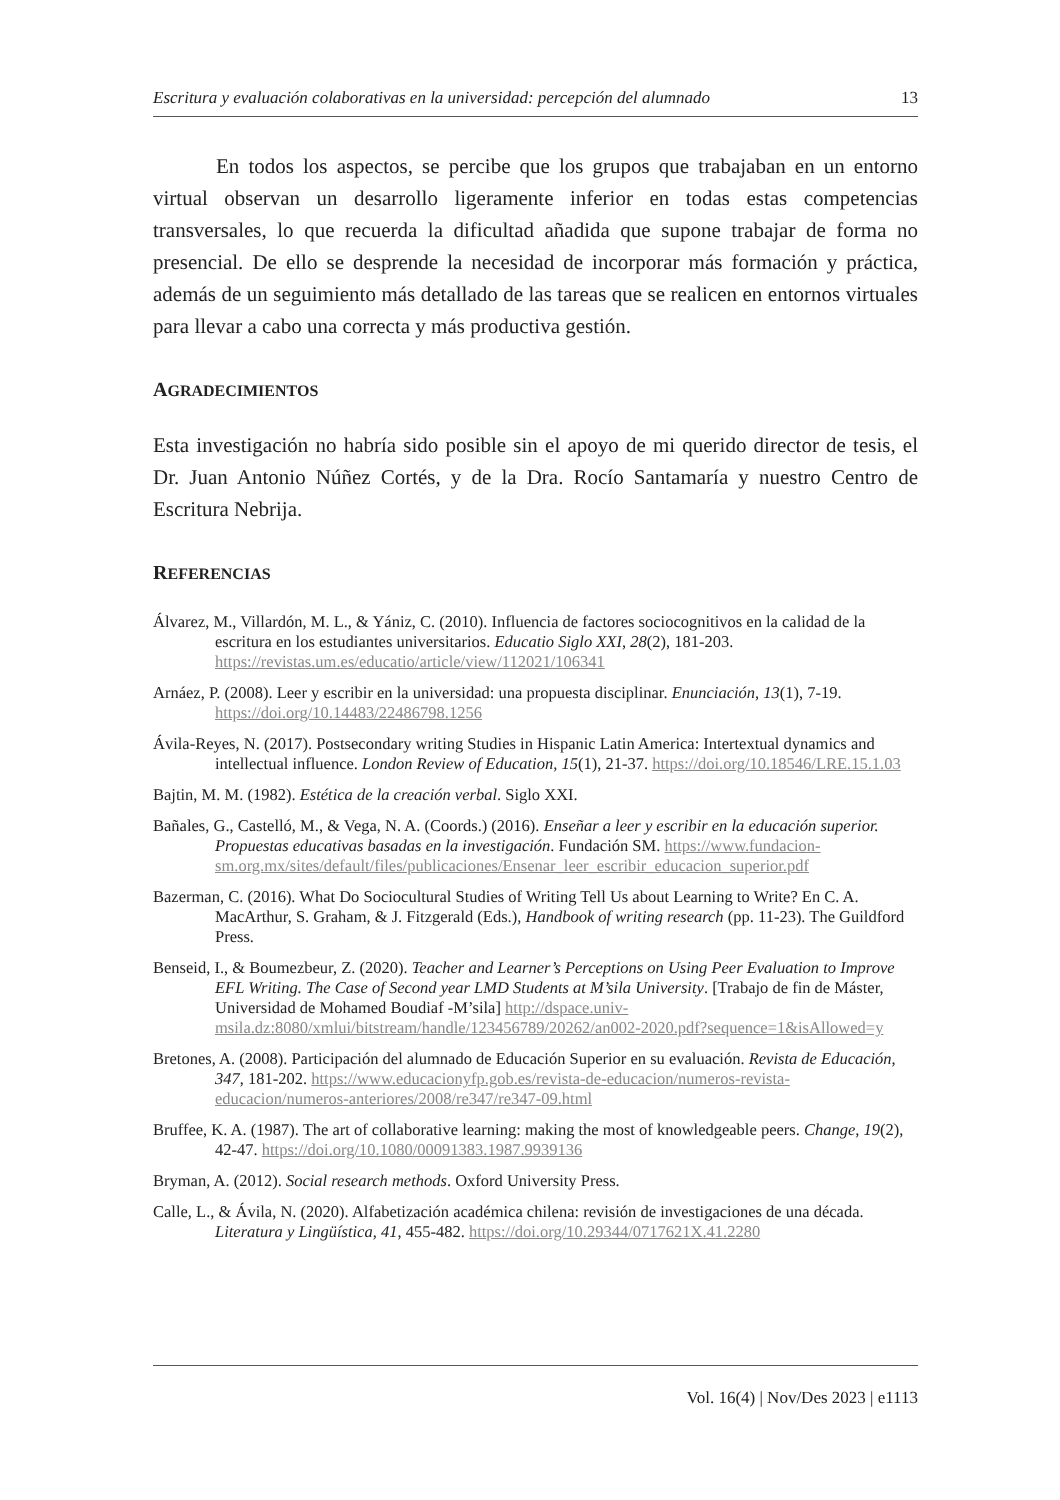Escritura y evaluación colaborativas en la universidad: percepción del alumnado 13
En todos los aspectos, se percibe que los grupos que trabajaban en un entorno virtual observan un desarrollo ligeramente inferior en todas estas competencias transversales, lo que recuerda la dificultad añadida que supone trabajar de forma no presencial. De ello se desprende la necesidad de incorporar más formación y práctica, además de un seguimiento más detallado de las tareas que se realicen en entornos virtuales para llevar a cabo una correcta y más productiva gestión.
AGRADECIMIENTOS
Esta investigación no habría sido posible sin el apoyo de mi querido director de tesis, el Dr. Juan Antonio Núñez Cortés, y de la Dra. Rocío Santamaría y nuestro Centro de Escritura Nebrija.
REFERENCIAS
Álvarez, M., Villardón, M. L., & Yániz, C. (2010). Influencia de factores sociocognitivos en la calidad de la escritura en los estudiantes universitarios. Educatio Siglo XXI, 28(2), 181-203. https://revistas.um.es/educatio/article/view/112021/106341
Arnáez, P. (2008). Leer y escribir en la universidad: una propuesta disciplinar. Enunciación, 13(1), 7-19. https://doi.org/10.14483/22486798.1256
Ávila-Reyes, N. (2017). Postsecondary writing Studies in Hispanic Latin America: Intertextual dynamics and intellectual influence. London Review of Education, 15(1), 21-37. https://doi.org/10.18546/LRE.15.1.03
Bajtin, M. M. (1982). Estética de la creación verbal. Siglo XXI.
Bañales, G., Castelló, M., & Vega, N. A. (Coords.) (2016). Enseñar a leer y escribir en la educación superior. Propuestas educativas basadas en la investigación. Fundación SM. https://www.fundacion-sm.org.mx/sites/default/files/publicaciones/Ensenar_leer_escribir_educacion_superior.pdf
Bazerman, C. (2016). What Do Sociocultural Studies of Writing Tell Us about Learning to Write? En C. A. MacArthur, S. Graham, & J. Fitzgerald (Eds.), Handbook of writing research (pp. 11-23). The Guildford Press.
Benseid, I., & Boumezbeur, Z. (2020). Teacher and Learner’s Perceptions on Using Peer Evaluation to Improve EFL Writing. The Case of Second year LMD Students at M’sila University. [Trabajo de fin de Máster, Universidad de Mohamed Boudiaf -M’sila] http://dspace.univ-msila.dz:8080/xmlui/bitstream/handle/123456789/20262/an002-2020.pdf?sequence=1&isAllowed=y
Bretones, A. (2008). Participación del alumnado de Educación Superior en su evaluación. Revista de Educación, 347, 181-202. https://www.educacionyfp.gob.es/revista-de-educacion/numeros-revista-educacion/numeros-anteriores/2008/re347/re347-09.html
Bruffee, K. A. (1987). The art of collaborative learning: making the most of knowledgeable peers. Change, 19(2), 42-47. https://doi.org/10.1080/00091383.1987.9939136
Bryman, A. (2012). Social research methods. Oxford University Press.
Calle, L., & Ávila, N. (2020). Alfabetización académica chilena: revisión de investigaciones de una década. Literatura y Lingüística, 41, 455-482. https://doi.org/10.29344/0717621X.41.2280
Vol. 16(4) | Nov/Des 2023 | e1113